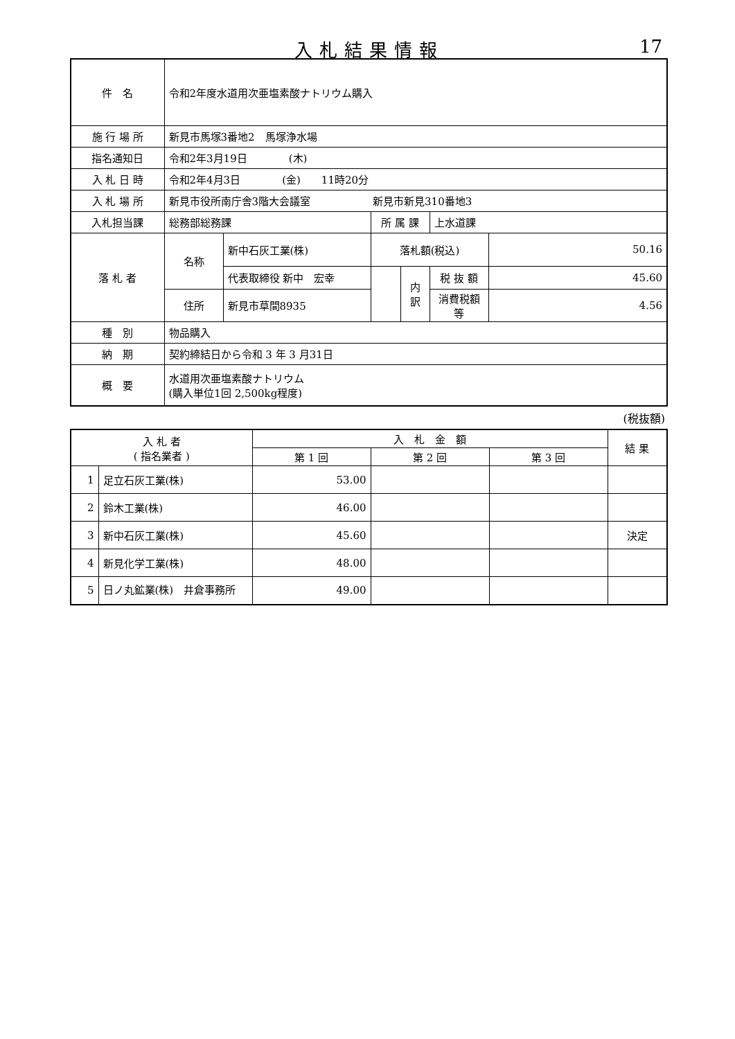入札結果情報
17
| 件 名 | 令和2年度水道用次亜塩素酸ナトリウム購入 | | | | | |
| 施 行 場 所 | 新見市馬塚3番地2 馬塚浄水場 | | | | | |
| 指名通知日 | 令和2年3月19日 (木) | | | | | |
| 入 札 日 時 | 令和2年4月3日 (金) 11時20分 | | | | | |
| 入 札 場 所 | 新見市役所南庁舎3階大会議室 新見市新見310番地3 | | | | | |
| 入札担当課 | 総務部総務課 | | 所 属 課 | | 上水道課 | |
| 落 札 者 | 名称 | 新中石灰工業(株) | 落札額(税込) | | | 50.16 |
| | | 代表取締役 新中 宏幸 | | 内訳 | 税 抜 額 | 45.60 |
| | 住所 | 新見市草間8935 | | | 消費税額等 | 4.56 |
| 種 別 | 物品購入 | | | | | |
| 納 期 | 契約締結日から令和 3 年 3 月31日 | | | | | |
| 概 要 | 水道用次亜塩素酸ナトリウム (購入単位1回 2,500kg程度) | | | | | |
(税抜額)
| 入 札 者 ( 指名業者 ) | | 入 札 金 額 | | | 結 果 |
| --- | --- | --- | --- | --- | --- |
| | | 第 1 回 | 第 2 回 | 第 3 回 | |
| 1 | 足立石灰工業(株) | 53.00 | | | |
| 2 | 鈴木工業(株) | 46.00 | | | |
| 3 | 新中石灰工業(株) | 45.60 | | | 決定 |
| 4 | 新見化学工業(株) | 48.00 | | | |
| 5 | 日ノ丸鉱業(株) 井倉事務所 | 49.00 | | | |